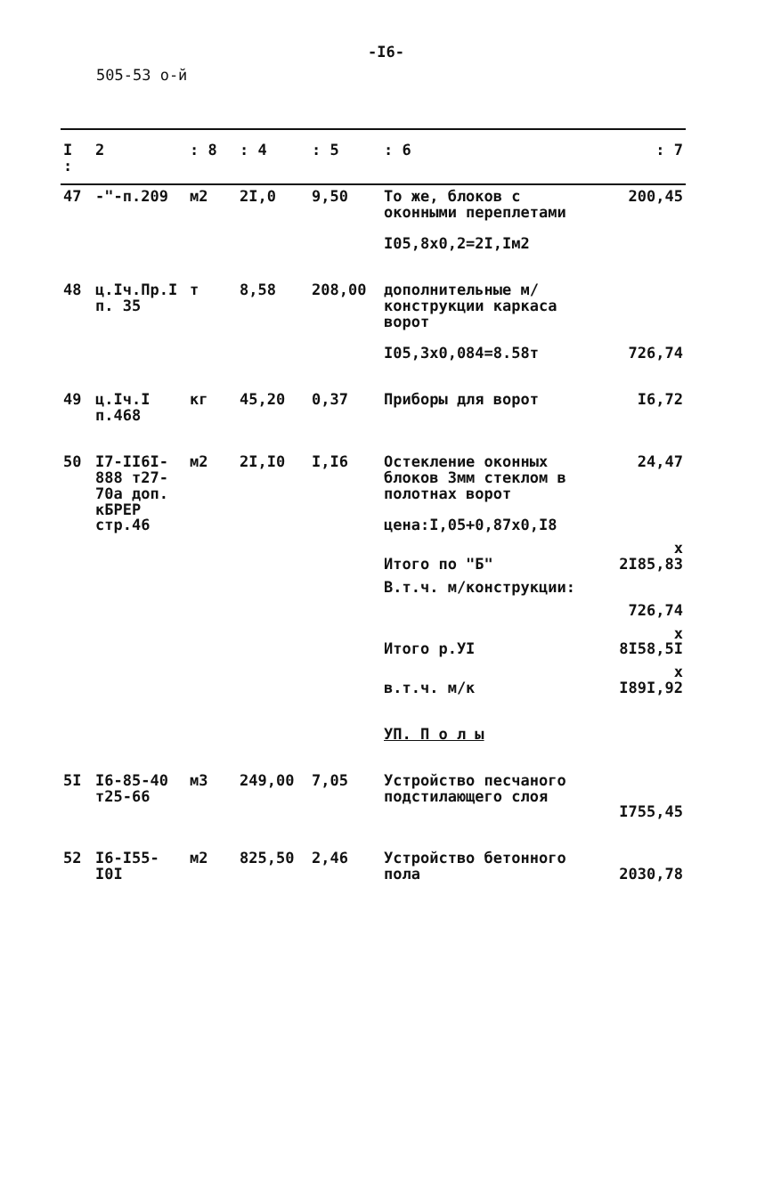-I6-
505-53 о-й
| I : | 2 | : 8 | : 4 | : 5 | : 6 | : 7 |
| --- | --- | --- | --- | --- | --- | --- |
| 47 | -"-п.209 | м2 | 2I,0 | 9,50 | То же, блоков с оконными переплетами I05,8х0,2=2I,Iм2 | 200,45 |
| 48 | ц.Iч.Пр.I п. 35 | т | 8,58 | 208,00 | дополнительные м/конструкции каркаса ворот I05,3х0,084=8.58т | 726,74 |
| 49 | ц.Iч.I п.468 | кг | 45,20 | 0,37 | Приборы для ворот | I6,72 |
| 50 | I7-II6I-888 т27-70а доп. кБРЕР стр.46 | м2 | 2I,I0 | I,I6 | Остекление оконных блоков 3мм стеклом в полотнах ворот цена:I,05+0,87х0,I8 | 24,47 |
| | | | | | Итого по "Б" | х 2I85,83 |
| | | | | | В.т.ч. м/конструкции: | |
| | | | | | | 726,74 |
| | | | | | Итого р.УI | х 8I58,5I |
| | | | | | в.т.ч. м/к | х I89I,92 |
| | | | | | УП. П о л ы | |
| 5I | I6-85-40 т25-66 | м3 | 249,00 | 7,05 | Устройство песчаного подстилающего слоя | I755,45 |
| 52 | I6-I55-I0I | м2 | 825,50 | 2,46 | Устройство бетонного пола | 2030,78 |